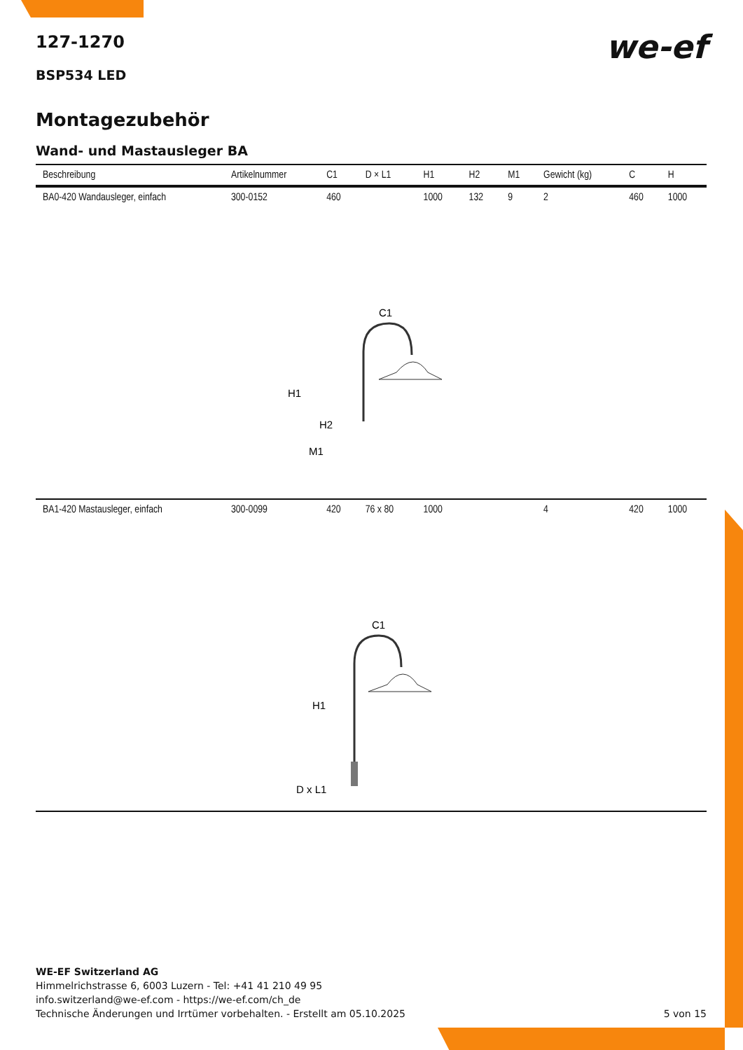we-ef
127-1270
BSP534 LED
Montagezubehör
Wand- und Mastausleger BA
| Beschreibung | Artikelnummer | C1 | D × L1 | H1 | H2 | M1 | Gewicht (kg) | C | H |
| --- | --- | --- | --- | --- | --- | --- | --- | --- | --- |
| BA0-420 Wandausleger, einfach | 300-0152 | 460 | | 1000 | 132 | 9 | 2 | 460 | 1000 |
| C1 H1 H2 M1 | | | | | | | | | |
| BA1-420 Mastausleger, einfach | 300-0099 | 420 | 76 x 80 | 1000 | | | 4 | 420 | 1000 |
| C1 H1 D x L1 | | | | | | | | | |
WE-EF Switzerland AG
Himmelrichstrasse 6, 6003 Luzern - Tel: +41 41 210 49 95
info.switzerland@we-ef.com - https://we-ef.com/ch_de
Technische Änderungen und Irrtümer vorbehalten. - Erstellt am 05.10.2025
5 von 15